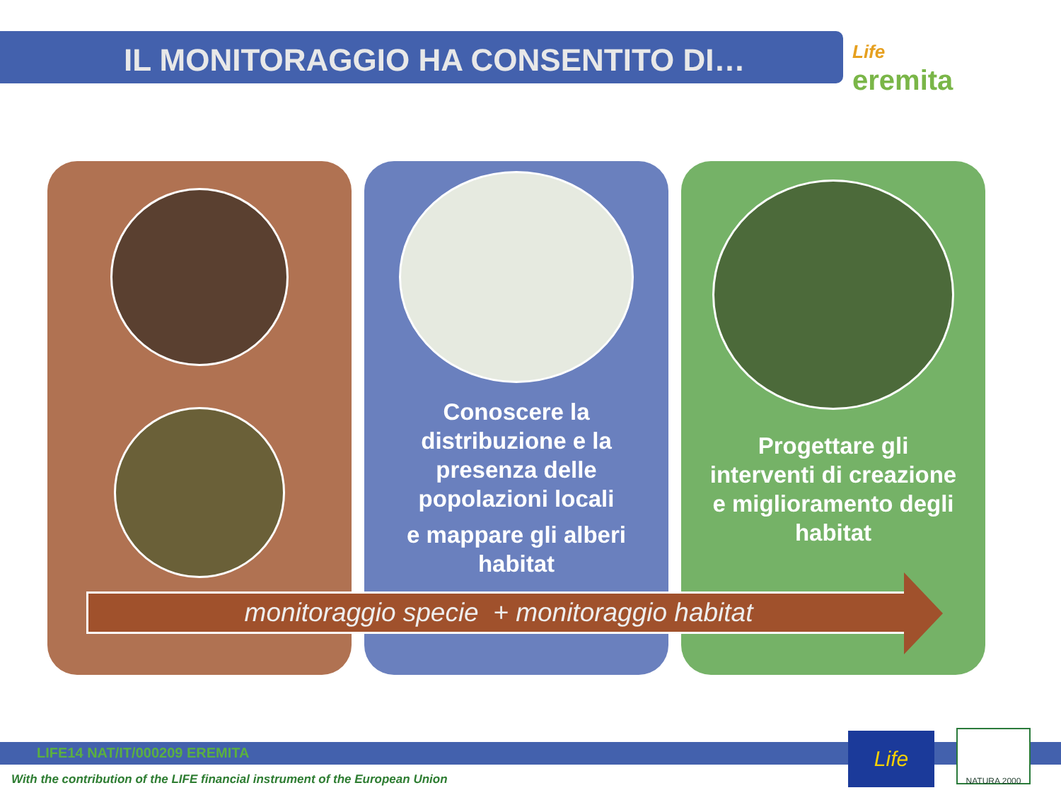IL MONITORAGGIO HA CONSENTITO DI…
Life
eremita
Conoscere la
distribuzione e la
presenza delle
popolazioni locali
e mappare gli alberi
habitat
Progettare gli
interventi di creazione
e miglioramento degli
habitat
monitoraggio specie + monitoraggio habitat
LIFE14 NAT/IT/000209 EREMITA
With the contribution of the LIFE financial instrument of the European Union
Life NATURA 2000